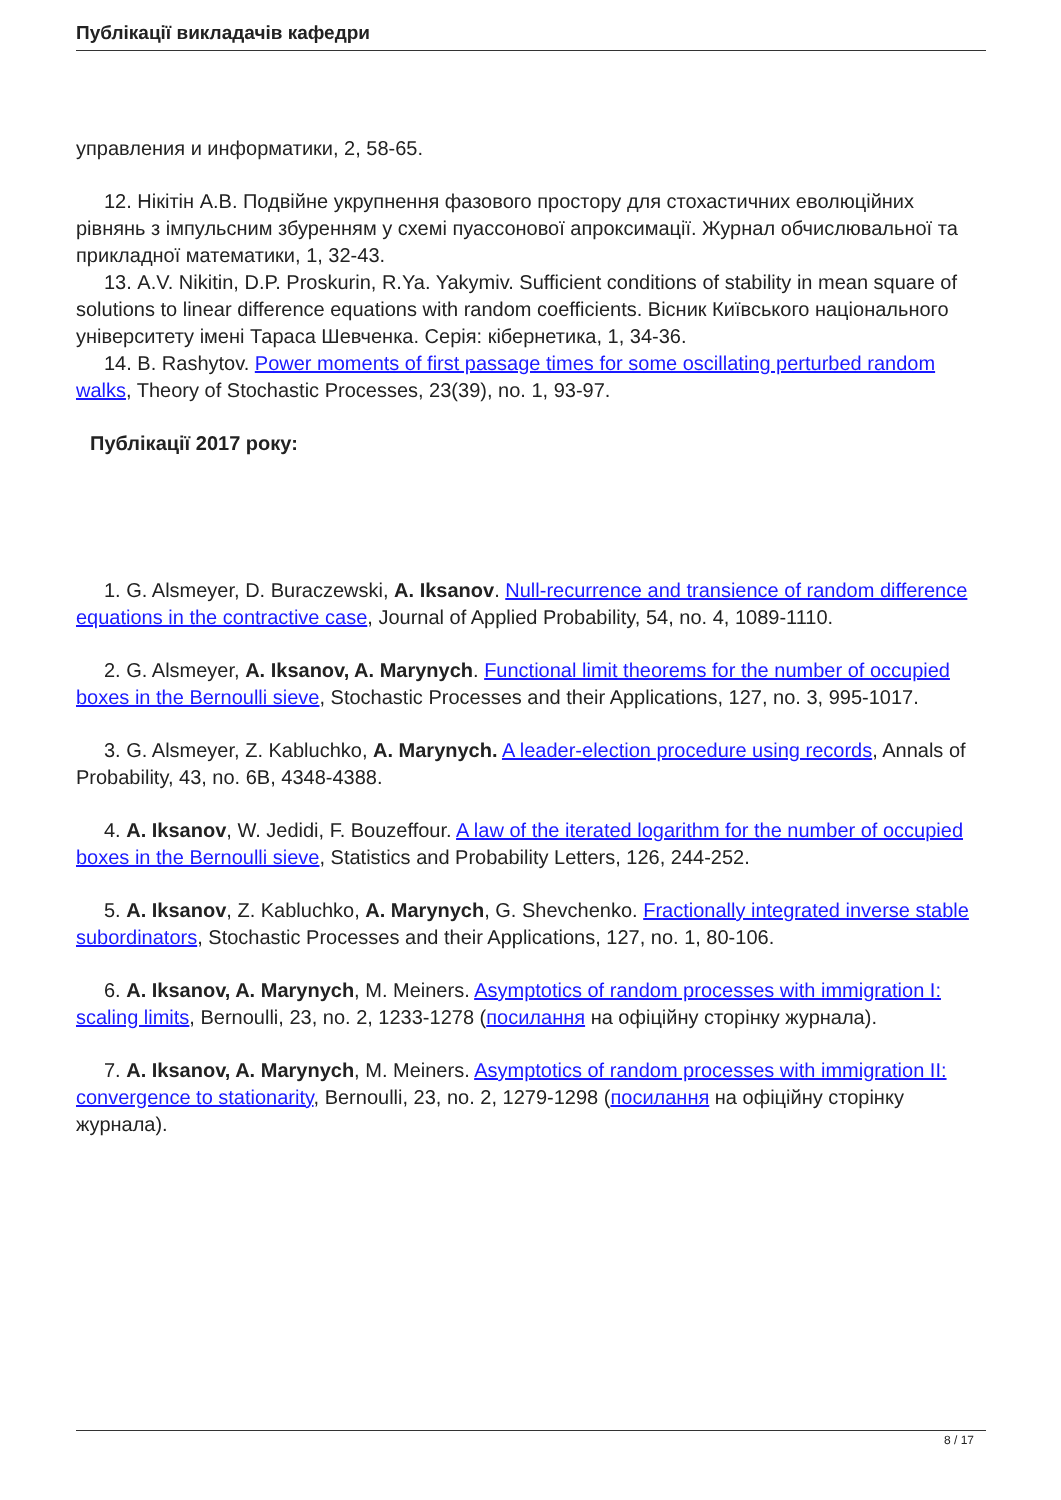Публікації викладачів кафедри
управления и информатики, 2, 58-65.
12. Нікітін А.В. Подвійне укрупнення фазового простору для стохастичних еволюційних рівнянь з імпульсним збуренням у схемі пуассонової апроксимації. Журнал обчислювальної та прикладної математики, 1, 32-43.
13. A.V. Nikitin, D.P. Proskurin, R.Ya. Yakymiv. Sufficient conditions of stability in mean square of solutions to linear difference equations with random coefficients. Вісник Київського національного університету імені Тараса Шевченка. Серія: кібернетика, 1, 34-36.
14. B. Rashytov. Power moments of first passage times for some oscillating perturbed random walks, Theory of Stochastic Processes, 23(39), no. 1, 93-97.
Публікації 2017 року:
1. G. Alsmeyer, D. Buraczewski, A. Iksanov. Null-recurrence and transience of random difference equations in the contractive case, Journal of Applied Probability, 54, no. 4, 1089-1110.
2. G. Alsmeyer, A. Iksanov, A. Marynych. Functional limit theorems for the number of occupied boxes in the Bernoulli sieve, Stochastic Processes and their Applications, 127, no. 3, 995-1017.
3. G. Alsmeyer, Z. Kabluchko, A. Marynych. A leader-election procedure using records, Annals of Probability, 43, no. 6B, 4348-4388.
4. A. Iksanov, W. Jedidi, F. Bouzeffour. A law of the iterated logarithm for the number of occupied boxes in the Bernoulli sieve, Statistics and Probability Letters, 126, 244-252.
5. A. Iksanov, Z. Kabluchko, A. Marynych, G. Shevchenko. Fractionally integrated inverse stable subordinators, Stochastic Processes and their Applications, 127, no. 1, 80-106.
6. A. Iksanov, A. Marynych, M. Meiners. Asymptotics of random processes with immigration I: scaling limits, Bernoulli, 23, no. 2, 1233-1278 (посилання на офіційну сторінку журнала).
7. A. Iksanov, A. Marynych, M. Meiners. Asymptotics of random processes with immigration II: convergence to stationarity, Bernoulli, 23, no. 2, 1279-1298 (посилання на офіційну сторінку журнала).
8 / 17